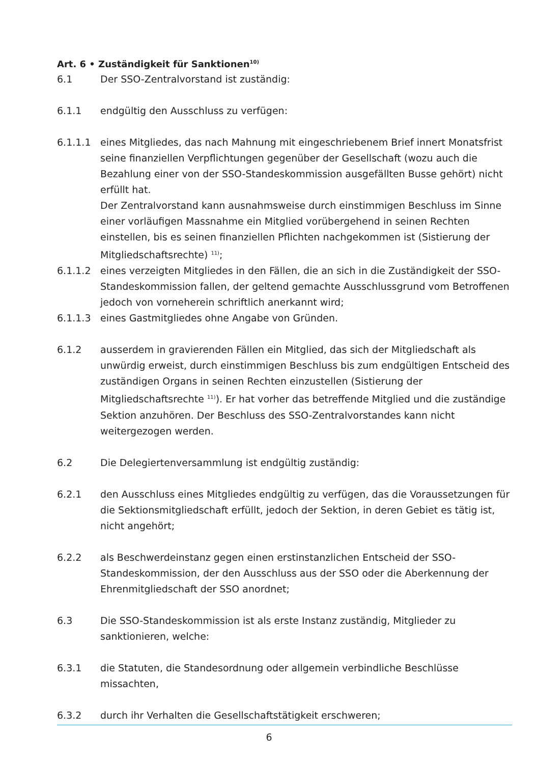Art. 6 • Zuständigkeit für Sanktionen<sup>10)</sup>
6.1 Der SSO-Zentralvorstand ist zuständig:
6.1.1 endgültig den Ausschluss zu verfügen:
6.1.1.1 eines Mitgliedes, das nach Mahnung mit eingeschriebenem Brief innert Monatsfrist seine finanziellen Verpflichtungen gegenüber der Gesellschaft (wozu auch die Bezahlung einer von der SSO-Standeskommission ausgefällten Busse gehört) nicht erfüllt hat.
Der Zentralvorstand kann ausnahmsweise durch einstimmigen Beschluss im Sinne einer vorläufigen Massnahme ein Mitglied vorübergehend in seinen Rechten einstellen, bis es seinen finanziellen Pflichten nachgekommen ist (Sistierung der Mitgliedschaftsrechte) <sup>11)</sup>;
6.1.1.2 eines verzeigten Mitgliedes in den Fällen, die an sich in die Zuständigkeit der SSO-Standeskommission fallen, der geltend gemachte Ausschlussgrund vom Betroffenen jedoch von vorneherein schriftlich anerkannt wird;
6.1.1.3 eines Gastmitgliedes ohne Angabe von Gründen.
6.1.2 ausserdem in gravierenden Fällen ein Mitglied, das sich der Mitgliedschaft als unwürdig erweist, durch einstimmigen Beschluss bis zum endgültigen Entscheid des zuständigen Organs in seinen Rechten einzustellen (Sistierung der Mitgliedschaftsrechte <sup>11)</sup>). Er hat vorher das betreffende Mitglied und die zuständige Sektion anzuhören. Der Beschluss des SSO-Zentralvorstandes kann nicht weitergezogen werden.
6.2 Die Delegiertenversammlung ist endgültig zuständig:
6.2.1 den Ausschluss eines Mitgliedes endgültig zu verfügen, das die Voraus­setzungen für die Sektionsmitgliedschaft erfüllt, jedoch der Sektion, in deren Gebiet es tätig ist, nicht angehört;
6.2.2 als Beschwerdeinstanz gegen einen erstinstanzlichen Entscheid der SSO-Standeskommission, der den Ausschluss aus der SSO oder die Aberkennung der Ehrenmitgliedschaft der SSO anordnet;
6.3 Die SSO-Standeskommission ist als erste Instanz zuständig, Mitglieder zu sanktionieren, welche:
6.3.1 die Statuten, die Standesordnung oder allgemein verbindliche Beschlüsse missachten,
6.3.2 durch ihr Verhalten die Gesellschaftstätigkeit erschweren;
6